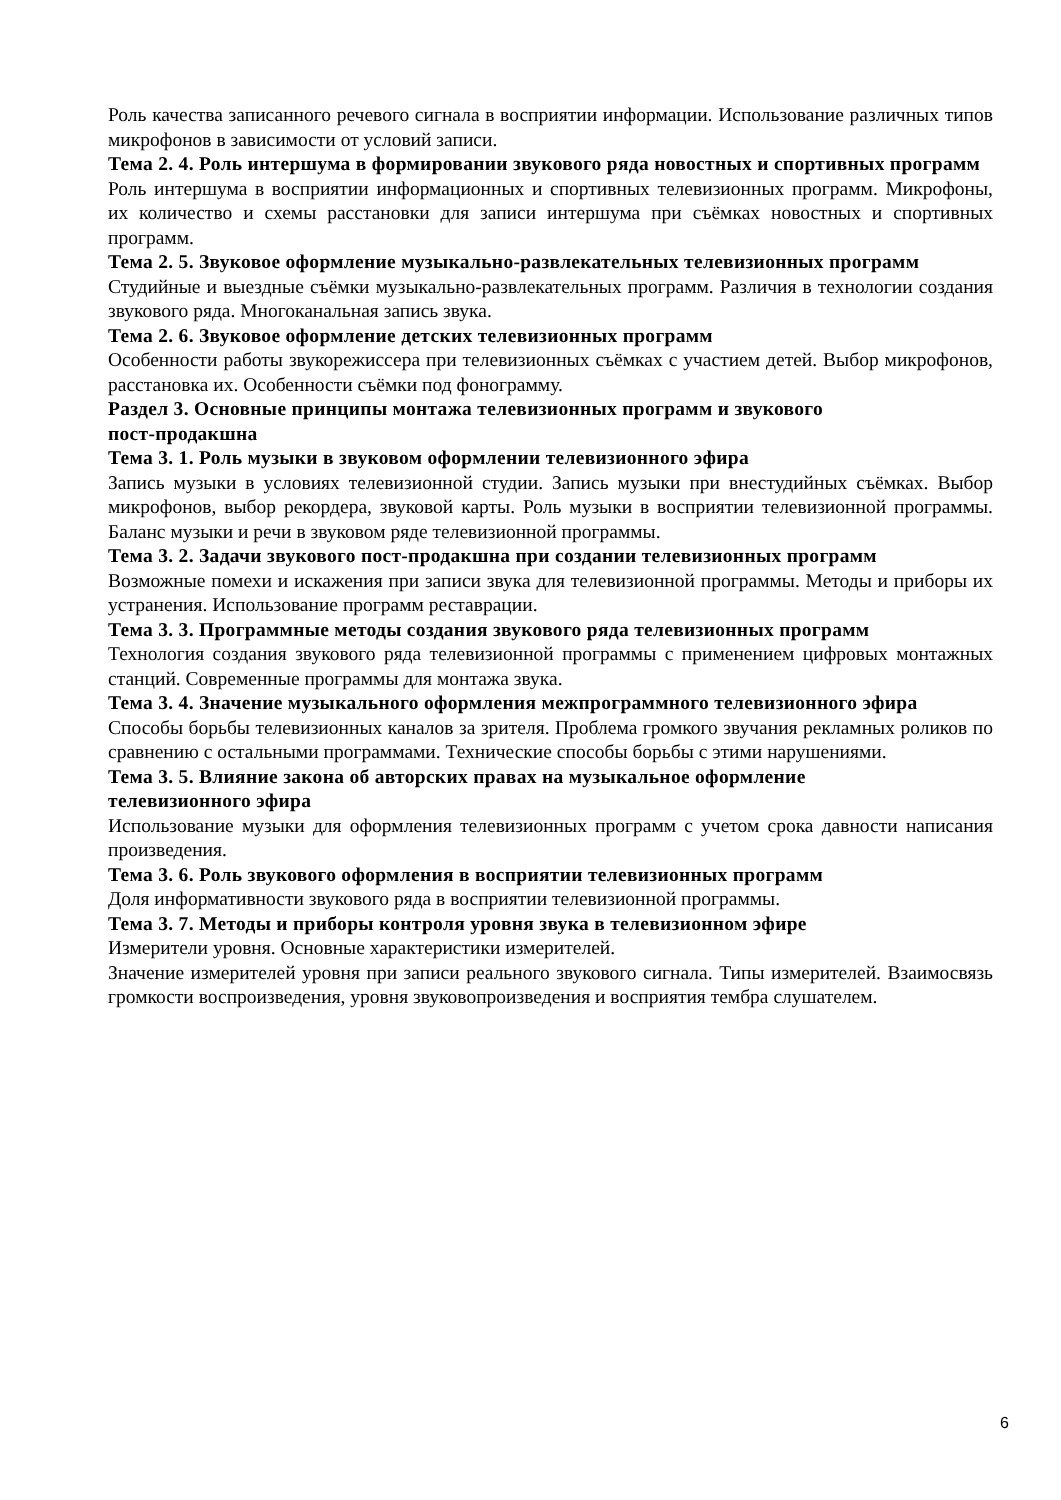Роль качества записанного речевого сигнала в восприятии информации. Использование различных типов микрофонов в зависимости от условий записи.
Тема 2. 4. Роль интершума в формировании звукового ряда новостных и спортивных программ
Роль интершума в восприятии информационных и спортивных телевизионных программ. Микрофоны, их количество и схемы расстановки для записи интершума при съёмках новостных и спортивных программ.
Тема 2. 5. Звуковое оформление музыкально-развлекательных телевизионных программ
Студийные и выездные съёмки музыкально-развлекательных программ. Различия в технологии создания звукового ряда. Многоканальная запись звука.
Тема 2. 6. Звуковое оформление детских телевизионных программ
Особенности работы звукорежиссера при телевизионных съёмках с участием детей. Выбор микрофонов, расстановка их. Особенности съёмки под фонограмму.
Раздел 3. Основные принципы монтажа телевизионных программ и звукового
пост-продакшна
Тема 3. 1. Роль музыки в звуковом оформлении телевизионного эфира
Запись музыки в условиях телевизионной студии. Запись музыки при внестудийных съёмках. Выбор микрофонов, выбор рекордера, звуковой карты. Роль музыки в восприятии телевизионной программы. Баланс музыки и речи в звуковом ряде телевизионной программы.
Тема 3. 2. Задачи звукового пост-продакшна при создании телевизионных программ
Возможные помехи и искажения при записи звука для телевизионной программы. Методы и приборы их устранения. Использование программ реставрации.
Тема 3. 3. Программные методы создания звукового ряда телевизионных программ
Технология создания звукового ряда телевизионной программы с применением цифровых монтажных станций. Современные программы для монтажа звука.
Тема 3. 4. Значение музыкального оформления межпрограммного телевизионного эфира
Способы борьбы телевизионных каналов за зрителя. Проблема громкого звучания рекламных роликов по сравнению с остальными программами. Технические способы борьбы с этими нарушениями.
Тема 3. 5. Влияние закона об авторских правах на музыкальное оформление
телевизионного эфира
Использование музыки для оформления телевизионных программ с учетом срока давности написания произведения.
Тема 3. 6. Роль звукового оформления в восприятии телевизионных программ
Доля информативности звукового ряда в восприятии телевизионной программы.
Тема 3. 7. Методы и приборы контроля уровня звука в телевизионном эфире
Измерители уровня. Основные характеристики измерителей.
Значение измерителей уровня при записи реального звукового сигнала. Типы измерителей. Взаимосвязь громкости воспроизведения, уровня звуковопроизведения и восприятия тембра слушателем.
6